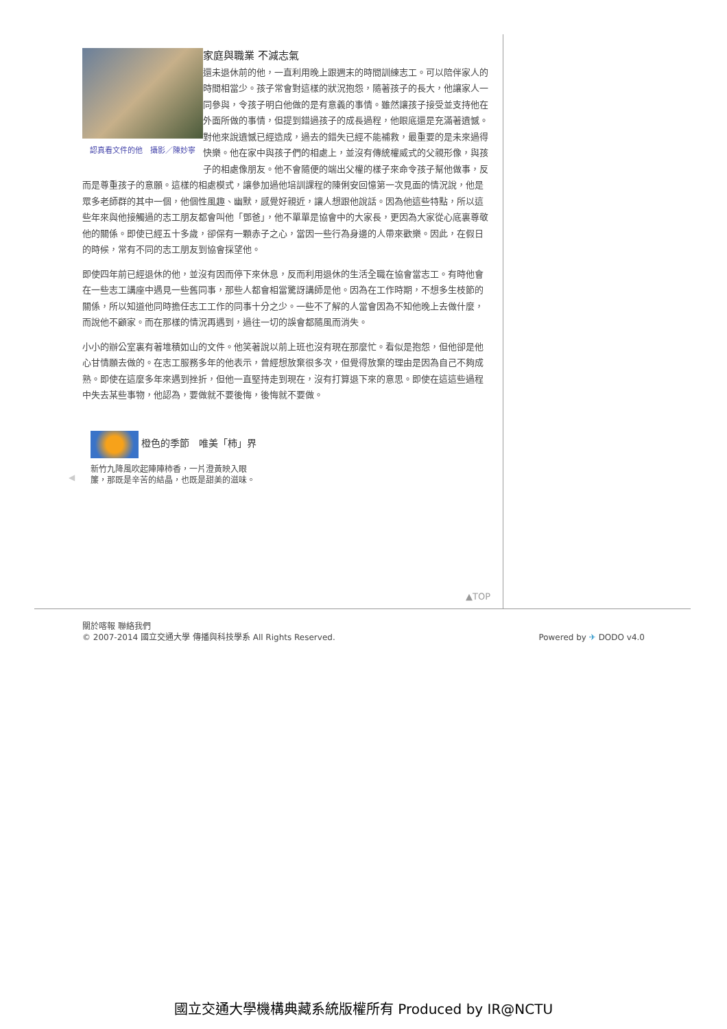認真看文件的他　攝影／陳妙寧
家庭與職業 不減志氣
還未退休前的他，一直利用晚上跟週末的時間訓練志工。可以陪伴家人的時間相當少。孩子常會對這樣的狀況抱怨，隨著孩子的長大，他讓家人一同參與，令孩子明白他做的是有意義的事情。雖然讓孩子接受並支持他在外面所做的事情，但提到錯過孩子的成長過程，他眼底還是充滿著遺憾。對他來說遺憾已經造成，過去的錯失已經不能補救，最重要的是未來過得快樂。他在家中與孩子們的相處上，並沒有傳統權威式的父親形像，與孩子的相處像朋友。他不會隨便的端出父權的樣子來命令孩子幫他做事，反而是尊重孩子的意願。這樣的相處模式，讓參加過他培訓課程的陳俐安回憶第一次見面的情況說，他是眾多老師群的其中一個，他個性風趣、幽默，感覺好親近，讓人想跟他說話。因為他這些特點，所以這些年來與他接觸過的志工朋友都會叫他「鄧爸」，他不單單是協會中的大家長，更因為大家從心底裏尊敬他的關係。即使已經五十多歲，卻保有一顆赤子之心，當因一些行為身邊的人帶來歡樂。因此，在假日的時候，常有不同的志工朋友到協會採望他。
即使四年前已經退休的他，並沒有因而停下來休息，反而利用退休的生活全職在協會當志工。有時他會在一些志工講座中遇見一些舊同事，那些人都會相當驚訝講師是他。因為在工作時期，不想多生枝節的關係，所以知道他同時擔任志工工作的同事十分之少。一些不了解的人當會因為不知他晚上去做什麼，而說他不顧家。而在那樣的情況再遇到，過往一切的誤會都隨風而消失。
小小的辦公室裏有著堆積如山的文件。他笑著說以前上班也沒有現在那麼忙。看似是抱怨，但他卻是他心甘情願去做的。在志工服務多年的他表示，曾經想放棄很多次，但覺得放棄的理由是因為自己不夠成熟。即使在這麼多年來遇到挫折，但他一直堅持走到現在，沒有打算退下來的意思。即使在這這些過程中失去某些事物，他認為，要做就不要後悔，後悔就不要做。
橙色的季節　唯美「柿」界
◀
新竹九降風吹起陣陣柿香，一片澄黃映入眼
簾，那既是辛苦的結晶，也既是甜美的滋味。
▲TOP
關於喀報 聯絡我們
© 2007-2014 國立交通大學 傳播與科技學系 All Rights Reserved.
Powered by ✈ DODO v4.0
國立交通大學機構典藏系統版權所有 Produced by IR@NCTU